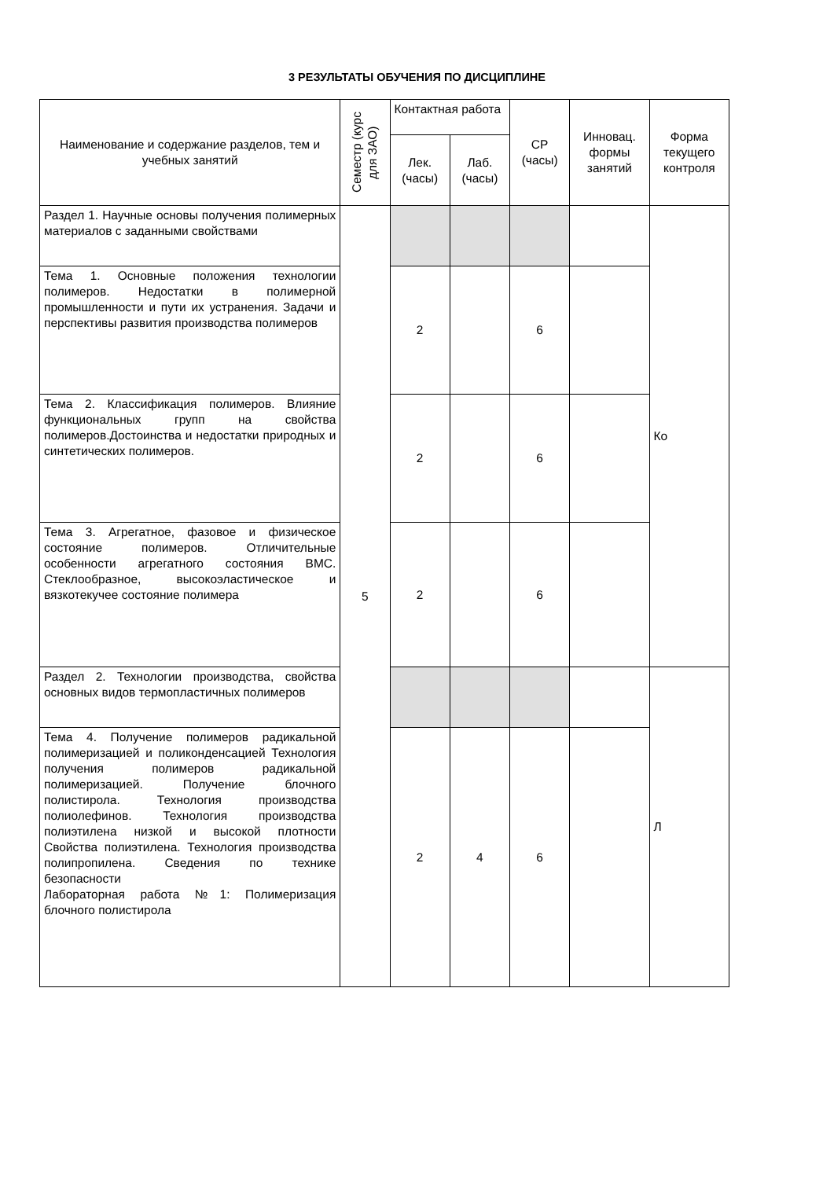3 РЕЗУЛЬТАТЫ ОБУЧЕНИЯ ПО ДИСЦИПЛИНЕ
| Наименование и содержание разделов, тем и учебных занятий | Семестр (курс для ЗАО) | Контактная работа | | СР (часы) | Инновац. формы занятий | Форма текущего контроля |
| --- | --- | --- | --- | --- | --- | --- |
| | | Лек. (часы) | Лаб. (часы) | | | |
| Раздел 1. Научные основы получения полимерных материалов с заданными свойствами | 5 | | | | | Ко |
| Тема 1. Основные положения технологии полимеров. Недостатки в полимерной промышленности и пути их устранения. Задачи и перспективы развития производства полимеров | | 2 | | 6 | | |
| Тема 2. Классификация полимеров. Влияние функциональных групп на свойства полимеров.Достоинства и недостатки природных и синтетических полимеров. | | 2 | | 6 | | |
| Тема 3. Агрегатное, фазовое и физическое состояние полимеров. Отличительные особенности агрегатного состояния ВМС. Стеклообразное, высокоэластическое и вязкотекучее состояние полимера | | 2 | | 6 | | |
| Раздел 2. Технологии производства, свойства основных видов термопластичных полимеров | | | | | | Л |
| Тема 4. Получение полимеров радикальной полимеризацией и поликонденсацией Технология получения полимеров радикальной полимеризацией. Получение блочного полистирола. Технология производства полиолефинов. Технология производства полиэтилена низкой и высокой плотности Свойства полиэтилена. Технология производства полипропилена. Сведения по технике безопасности Лабораторная работа №1: Полимеризация блочного полистирола | | 2 | 4 | 6 | | |